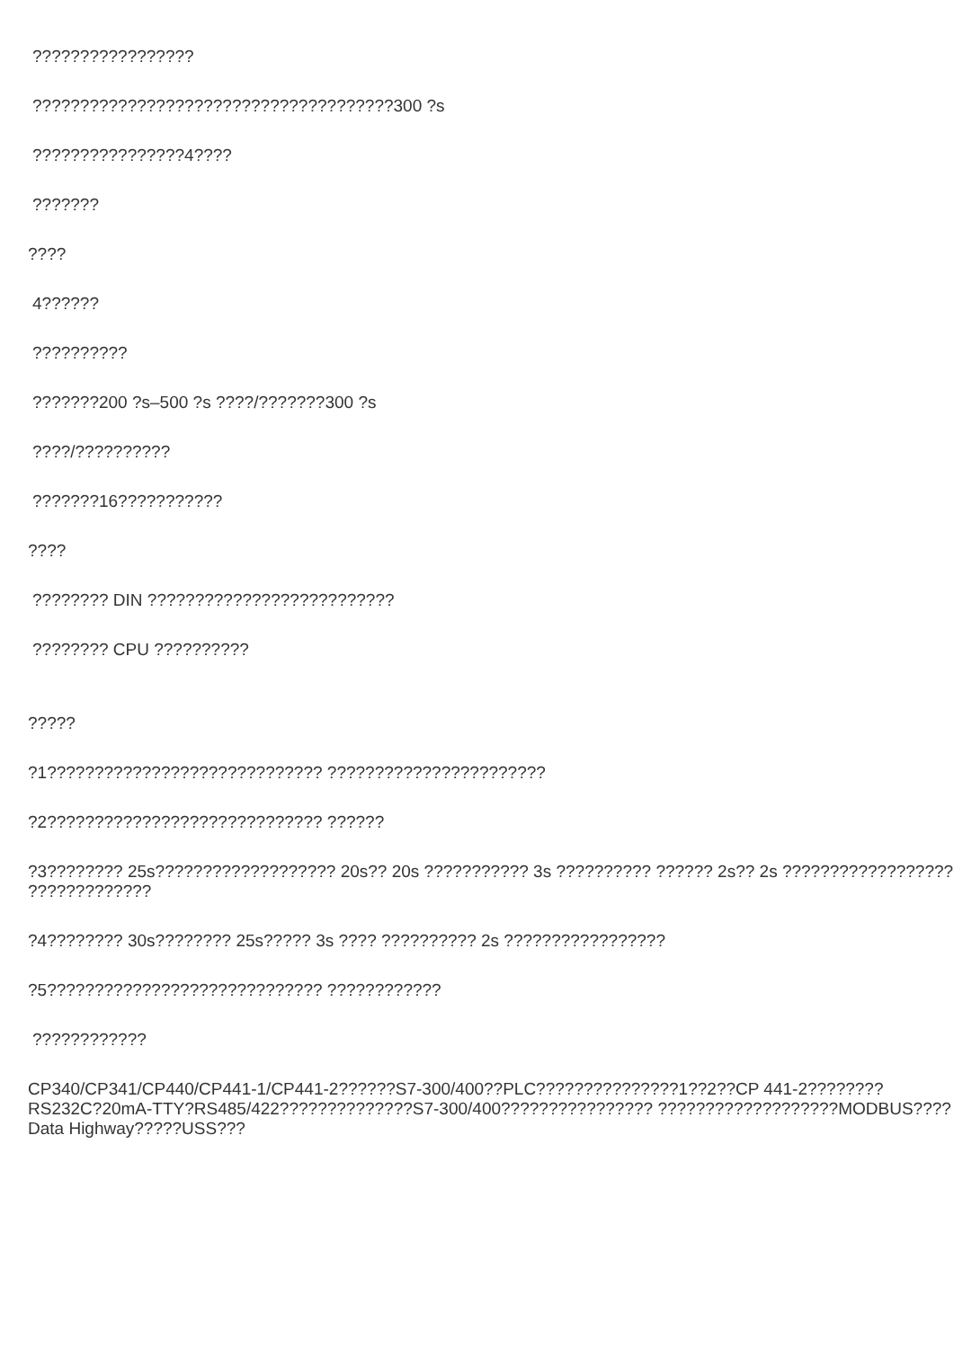?????????????????
??????????????????????????????????????300 ?s
????????????????4????
???????
????
4??????
??????????
???????200 ?s–500 ?s ????/???????300 ?s
????/??????????
???????16???????????
????
???????? DIN ??????????????????????????
???????? CPU ??????????
?????
?1????????????????????????????? ???????????????????????
?2????????????????????????????? ??????
?3???????? 25s??????????????????? 20s?? 20s ??????????? 3s ?????????? ?????? 2s?? 2s ?????????????????? ?????????????
?4???????? 30s???????? 25s????? 3s ???? ?????????? 2s ?????????????????
?5????????????????????????????? ????????????
????????????
CP340/CP341/CP440/CP441-1/CP441-2??????S7-300/400??PLC???????????????1??2??CP 441-2????????RS232C?20mA-TTY?RS485/422??????????????S7-300/400???????????????? ???????????????????MODBUS????Data Highway?????USS???